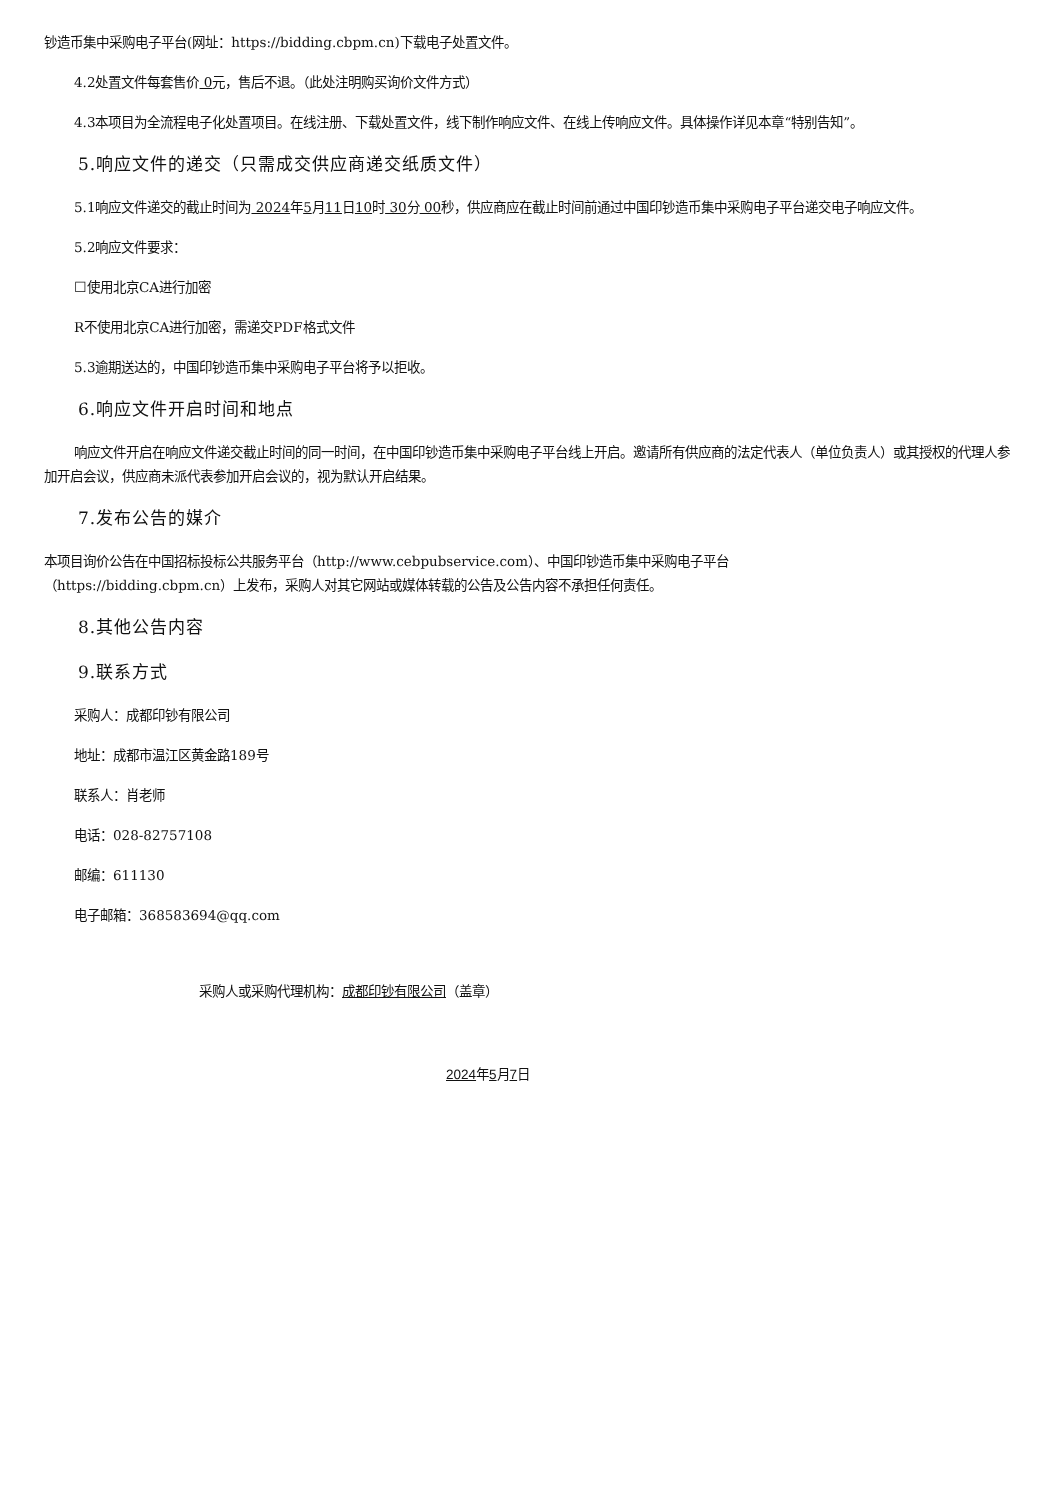钞造币集中采购电子平台(网址：https://bidding.cbpm.cn)下载电子处置文件。
4.2处置文件每套售价 0元，售后不退。（此处注明购买询价文件方式）
4.3本项目为全流程电子化处置项目。在线注册、下载处置文件，线下制作响应文件、在线上传响应文件。具体操作详见本章“特别告知”。
5.响应文件的递交（只需成交供应商递交纸质文件）
5.1响应文件递交的截止时间为 2024年5月11日10时 30分 00秒，供应商应在截止时间前通过中国印钞造币集中采购电子平台递交电子响应文件。
5.2响应文件要求：
☐使用北京CA进行加密
R不使用北京CA进行加密，需递交PDF格式文件
5.3逾期送达的，中国印钞造币集中采购电子平台将予以拒收。
6.响应文件开启时间和地点
响应文件开启在响应文件递交截止时间的同一时间，在中国印钞造币集中采购电子平台线上开启。邀请所有供应商的法定代表人（单位负责人）或其授权的代理人参加开启会议，供应商未派代表参加开启会议的，视为默认开启结果。
7.发布公告的媒介
本项目询价公告在中国招标投标公共服务平台（http://www.cebpubservice.com）、中国印钞造币集中采购电子平台
（https://bidding.cbpm.cn）上发布，采购人对其它网站或媒体转载的公告及公告内容不承担任何责任。
8.其他公告内容
9.联系方式
采购人：成都印钞有限公司
地址：成都市温江区黄金路189号
联系人：肖老师
电话：028-82757108
邮编：611130
电子邮箱：368583694@qq.com
采购人或采购代理机构：成都印钞有限公司（盖章）
2024年5月7日